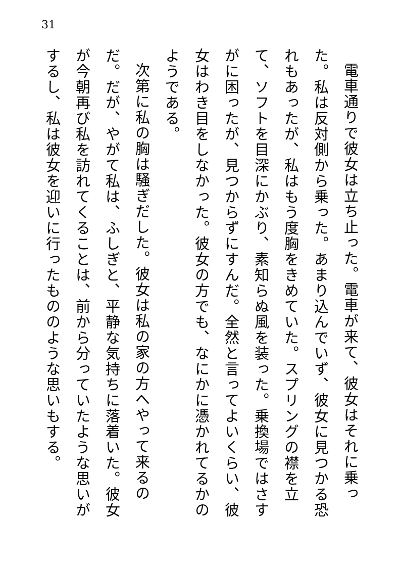31
電車通りで彼女は立ち止った。電車が来て、彼女はそれに乗った。私は反対側から乗った。あまり込んでいず、彼女に見つかる恐れもあったが、私はもう度胸をきめていた。スプリングの襟を立て、ソフトを目深にかぶり、素知らぬ風を装った。乗換場ではさすがに困ったが、見つからずにすんだ。全然と言ってよいくらい、彼女はわき目をしなかった。彼女の方でも、なにかに憑かれてるかのようである。
次第に私の胸は騒ぎだした。彼女は私の家の方へやって来るのだ。だが、やがて私は、ふしぎと、平静な気持ちに落着いた。彼女が今朝再び私を訪れてくることは、前から分っていたような思いがするし、私は彼女を迎いに行ったもののような思いもする。